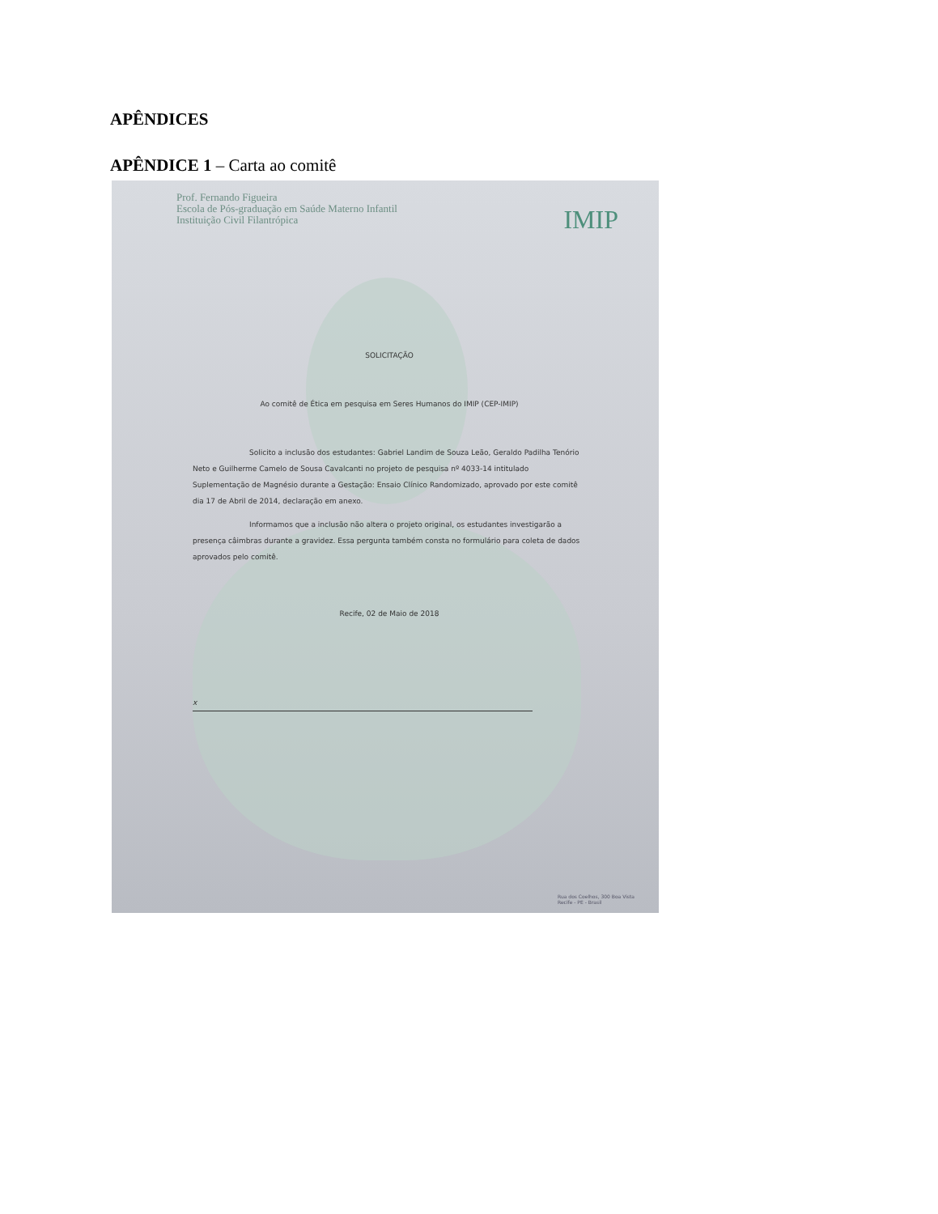APÊNDICES
APÊNDICE 1 – Carta ao comitê
Prof. Fernando Figueira
Escola de Pós-graduação em Saúde Materno Infantil
Instituição Civil Filantrópica
IMIP
SOLICITAÇÃO
Ao comitê de Ética em pesquisa em Seres Humanos do IMIP (CEP-IMIP)
Solicito a inclusão dos estudantes: Gabriel Landim de Souza Leão, Geraldo Padilha Tenório Neto e Guilherme Camelo de Sousa Cavalcanti no projeto de pesquisa nº 4033-14 intitulado Suplementação de Magnésio durante a Gestação: Ensaio Clínico Randomizado, aprovado por este comitê dia 17 de Abril de 2014, declaração em anexo.
Informamos que a inclusão não altera o projeto original, os estudantes investigarão a presença câimbras durante a gravidez. Essa pergunta também consta no formulário para coleta de dados aprovados pelo comitê.
Recife, 02 de Maio de 2018
x
Rua dos Coelhos, 300 Boa Vista
Recife - PE - Brasil